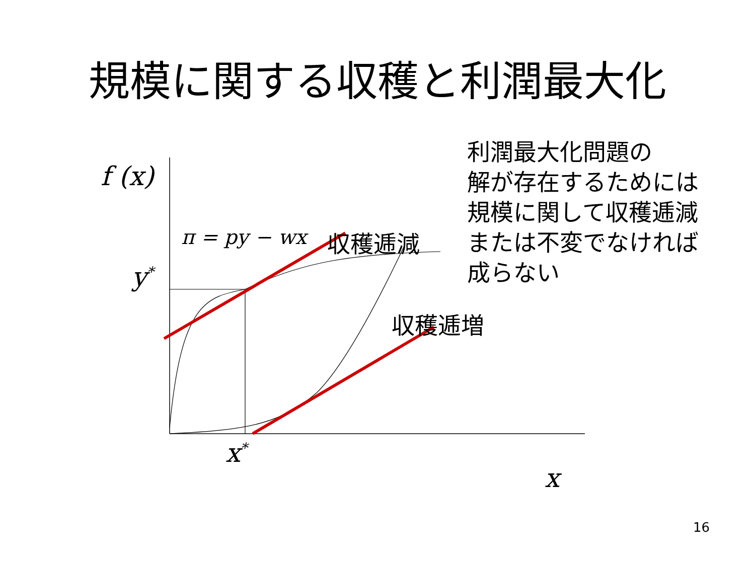規模に関する収穫と利潤最大化
f (x)
π = py − wx 収穫逓減
収穫逓増
y<sup>*</sup>
x<sup>*</sup>
x
利潤最大化問題の
解が存在するためには
規模に関して収穫逓減
または不変でなければ
成らない
16